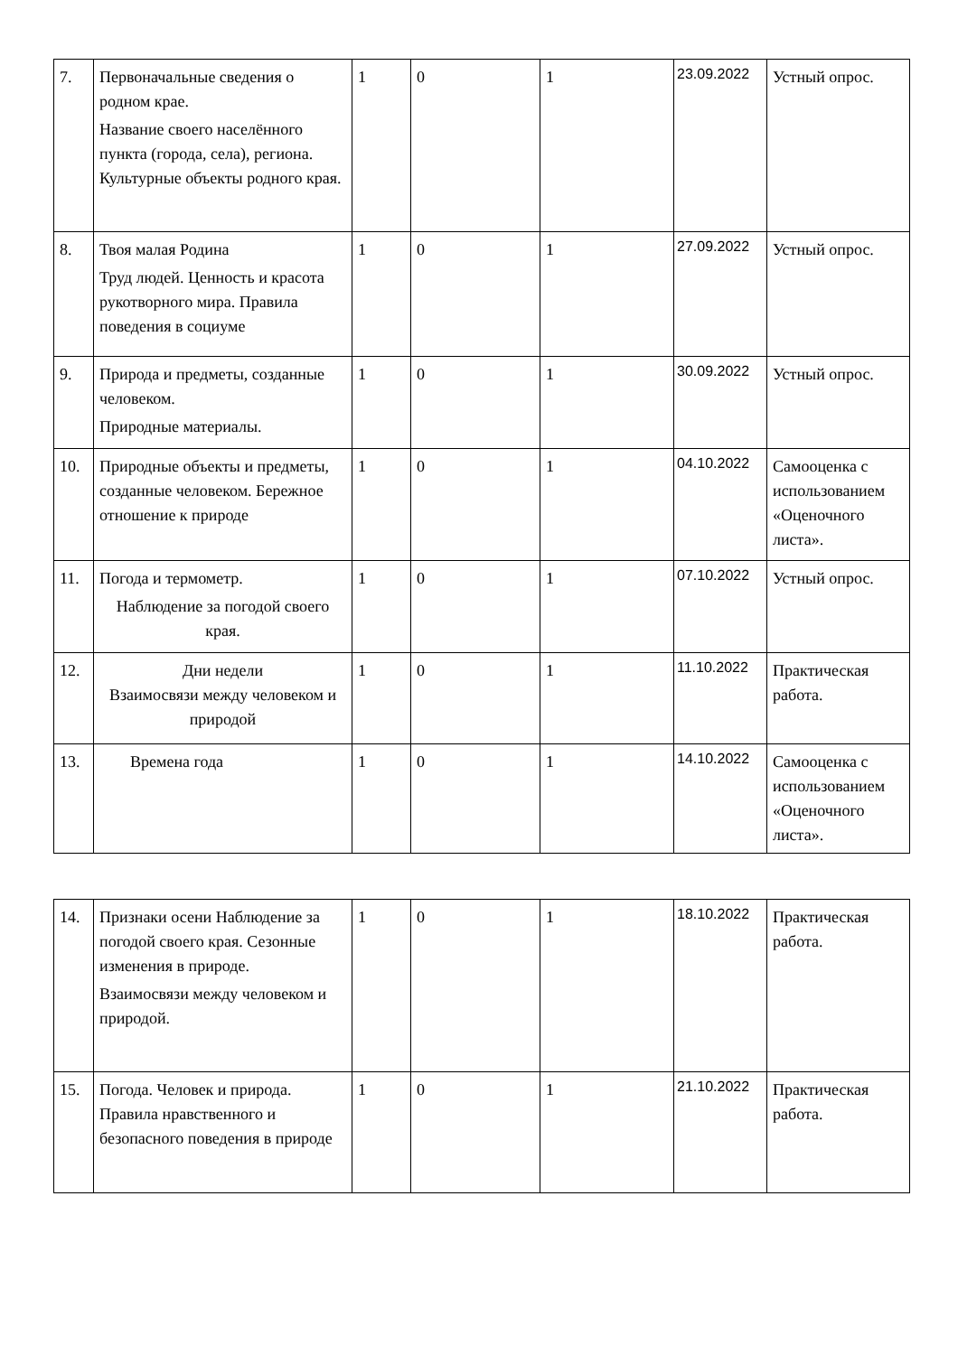| 7. | Первоначальные сведения о родном крае. Название своего населённого пункта (города, села), региона. Культурные объекты родного края. | 1 | 0 | 1 | 23.09.2022 | Устный опрос. |
| 8. | Твоя малая Родина Труд людей. Ценность и красота рукотворного мира. Правила поведения в социуме | 1 | 0 | 1 | 27.09.2022 | Устный опрос. |
| 9. | Природа и предметы, созданные человеком. Природные материалы. | 1 | 0 | 1 | 30.09.2022 | Устный опрос. |
| 10. | Природные объекты и предметы, созданные человеком. Бережное отношение к природе | 1 | 0 | 1 | 04.10.2022 | Самооценка с использованием «Оценочного листа». |
| 11. | Погода и термометр. Наблюдение за погодой своего края. | 1 | 0 | 1 | 07.10.2022 | Устный опрос. |
| 12. | Дни недели Взаимосвязи между человеком и природой | 1 | 0 | 1 | 11.10.2022 | Практическая работа. |
| 13. | Времена года | 1 | 0 | 1 | 14.10.2022 | Самооценка с использованием «Оценочного листа». |
| 14. | Признаки осени Наблюдение за погодой своего края. Сезонные изменения в природе. Взаимосвязи между человеком и природой. | 1 | 0 | 1 | 18.10.2022 | Практическая работа. |
| 15. | Погода. Человек и природа. Правила нравственного и безопасного поведения в природе | 1 | 0 | 1 | 21.10.2022 | Практическая работа. |